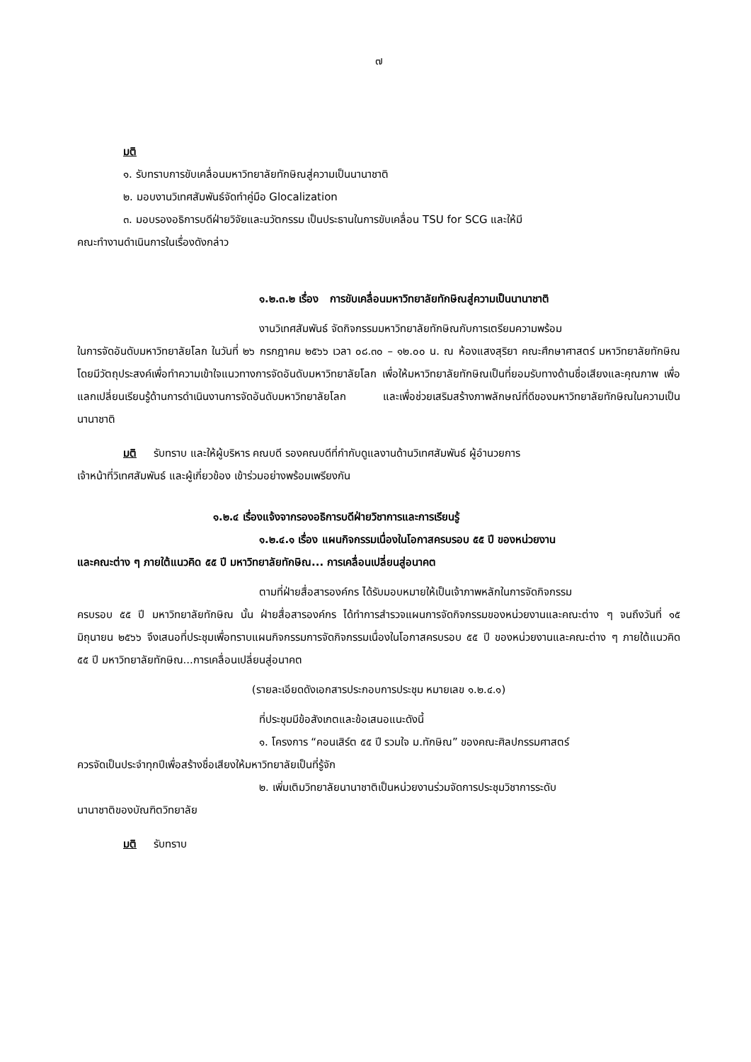๗
มติ
๑. รับทราบการขับเคลื่อนมหาวิทยาลัยทักษิณสู่ความเป็นนานาชาติ
๒. มอบงานวิเทศสัมพันธ์จัดทำคู่มือ Glocalization
๓. มอบรองอธิการบดีฝ่ายวิจัยและนวัตกรรม เป็นประธานในการขับเคลื่อน TSU for SCG และให้มี
คณะทำงานดำเนินการในเรื่องดังกล่าว
๑.๒.๓.๒ เรื่อง การขับเคลื่อนมหาวิทยาลัยทักษิณสู่ความเป็นนานาชาติ
งานวิเทศสัมพันธ์ จัดกิจกรรมมหาวิทยาลัยทักษิณกับการเตรียมความพร้อม
ในการจัดอันดับมหาวิทยาลัยโลก ในวันที่ ๒๖ กรกฎาคม ๒๕๖๖ เวลา ๐๘.๓๐ – ๑๒.๐๐ น. ณ ห้องแสงสุริยา คณะศึกษาศาสตร์ มหาวิทยาลัยทักษิณ โดยมีวัตถุประสงค์เพื่อทำความเข้าใจแนวทางการจัดอันดับมหาวิทยาลัยโลก เพื่อให้มหาวิทยาลัยทักษิณเป็นที่ยอมรับทางด้านชื่อเสียงและคุณภาพ เพื่อแลกเปลี่ยนเรียนรู้ด้านการดำเนินงานการจัดอันดับมหาวิทยาลัยโลก และเพื่อช่วยเสริมสร้างภาพลักษณ์ที่ดีของมหาวิทยาลัยทักษิณในความเป็นนานาชาติ
มติ รับทราบ และให้ผู้บริหาร คณบดี รองคณบดีที่กำกับดูแลงานด้านวิเทศสัมพันธ์ ผู้อำนวยการ
เจ้าหน้าที่วิเทศสัมพันธ์ และผู้เกี่ยวข้อง เข้าร่วมอย่างพร้อมเพรียงกัน
๑.๒.๔ เรื่องแจ้งจากรองอธิการบดีฝ่ายวิชาการและการเรียนรู้
๑.๒.๔.๑ เรื่อง แผนกิจกรรมเนื่องในโอกาสครบรอบ ๕๕ ปี ของหน่วยงาน
และคณะต่าง ๆ ภายใต้แนวคิด ๕๕ ปี มหาวิทยาลัยทักษิณ... การเคลื่อนเปลี่ยนสู่อนาคต
ตามที่ฝ่ายสื่อสารองค์กร ได้รับมอบหมายให้เป็นเจ้าภาพหลักในการจัดกิจกรรม
ครบรอบ ๕๕ ปี มหาวิทยาลัยทักษิณ นั้น ฝ่ายสื่อสารองค์กร ได้ทำการสำรวจแผนการจัดกิจกรรมของหน่วยงานและคณะต่าง ๆ จนถึงวันที่ ๑๕ มิถุนายน ๒๕๖๖ จึงเสนอที่ประชุมเพื่อทราบแผนกิจกรรมการจัดกิจกรรมเนื่องในโอกาสครบรอบ ๕๕ ปี ของหน่วยงานและคณะต่าง ๆ ภายใต้แนวคิด ๕๕ ปี มหาวิทยาลัยทักษิณ...การเคลื่อนเปลี่ยนสู่อนาคต
(รายละเอียดดังเอกสารประกอบการประชุม หมายเลข ๑.๒.๔.๑)
ที่ประชุมมีข้อสังเกตและข้อเสนอแนะดังนี้
๑. โครงการ “คอนเสิร์ต ๕๕ ปี รวมใจ ม.ทักษิณ” ของคณะศิลปกรรมศาสตร์
ควรจัดเป็นประจำทุกปีเพื่อสร้างชื่อเสียงให้มหาวิทยาลัยเป็นที่รู้จัก
๒. เพิ่มเติมวิทยาลัยนานาชาติเป็นหน่วยงานร่วมจัดการประชุมวิชาการระดับ
นานาชาติของบัณฑิตวิทยาลัย
มติ รับทราบ